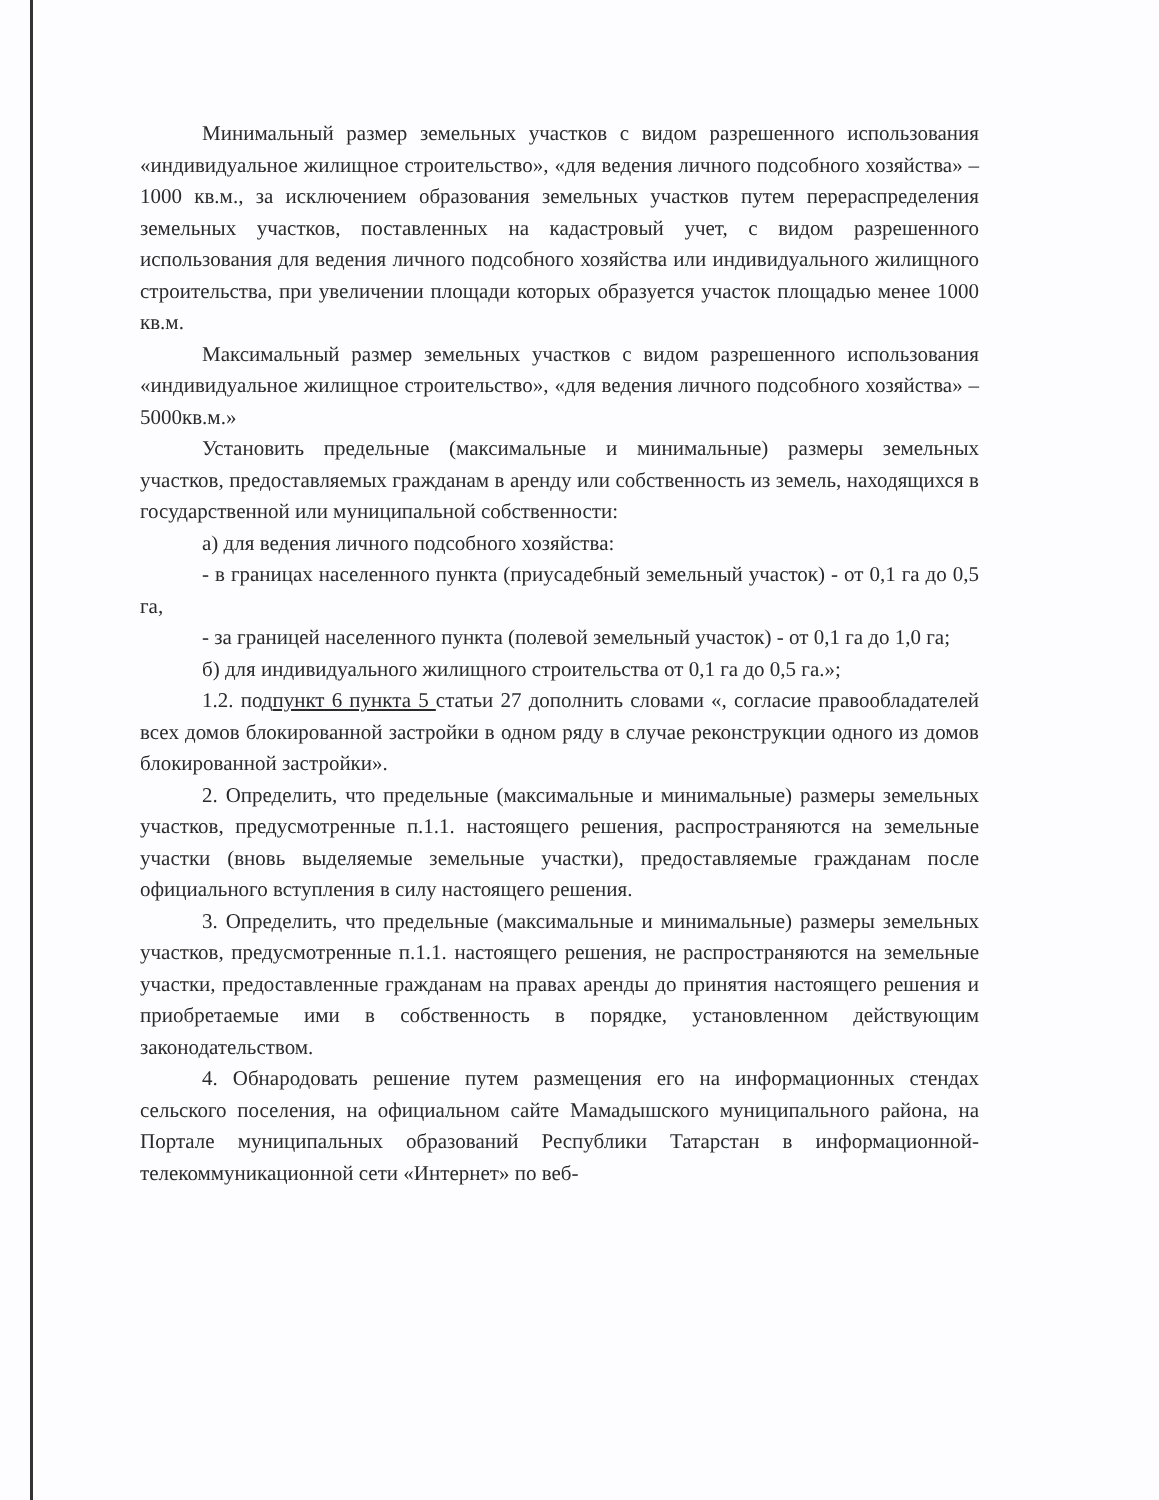Минимальный размер земельных участков с видом разрешенного использования «индивидуальное жилищное строительство», «для ведения личного подсобного хозяйства» – 1000 кв.м., за исключением образования земельных участков путем перераспределения земельных участков, поставленных на кадастровый учет, с видом разрешенного использования для ведения личного подсобного хозяйства или индивидуального жилищного строительства, при увеличении площади которых образуется участок площадью менее 1000 кв.м.
Максимальный размер земельных участков с видом разрешенного использования «индивидуальное жилищное строительство», «для ведения личного подсобного хозяйства» – 5000кв.м.»
Установить предельные (максимальные и минимальные) размеры земельных участков, предоставляемых гражданам в аренду или собственность из земель, находящихся в государственной или муниципальной собственности:
а) для ведения личного подсобного хозяйства:
- в границах населенного пункта (приусадебный земельный участок) - от 0,1 га до 0,5 га,
- за границей населенного пункта (полевой земельный участок) - от 0,1 га до 1,0 га;
б) для индивидуального жилищного строительства от 0,1 га до 0,5 га.»;
1.2. подпункт 6 пункта 5 статьи 27 дополнить словами «, согласие правообладателей всех домов блокированной застройки в одном ряду в случае реконструкции одного из домов блокированной застройки».
2. Определить, что предельные (максимальные и минимальные) размеры земельных участков, предусмотренные п.1.1. настоящего решения, распространяются на земельные участки (вновь выделяемые земельные участки), предоставляемые гражданам после официального вступления в силу настоящего решения.
3. Определить, что предельные (максимальные и минимальные) размеры земельных участков, предусмотренные п.1.1. настоящего решения, не распространяются на земельные участки, предоставленные гражданам на правах аренды до принятия настоящего решения и приобретаемые ими в собственность в порядке, установленном действующим законодательством.
4. Обнародовать решение путем размещения его на информационных стендах сельского поселения, на официальном сайте Мамадышского муниципального района, на Портале муниципальных образований Республики Татарстан в информационной-телекоммуникационной сети «Интернет» по веб-